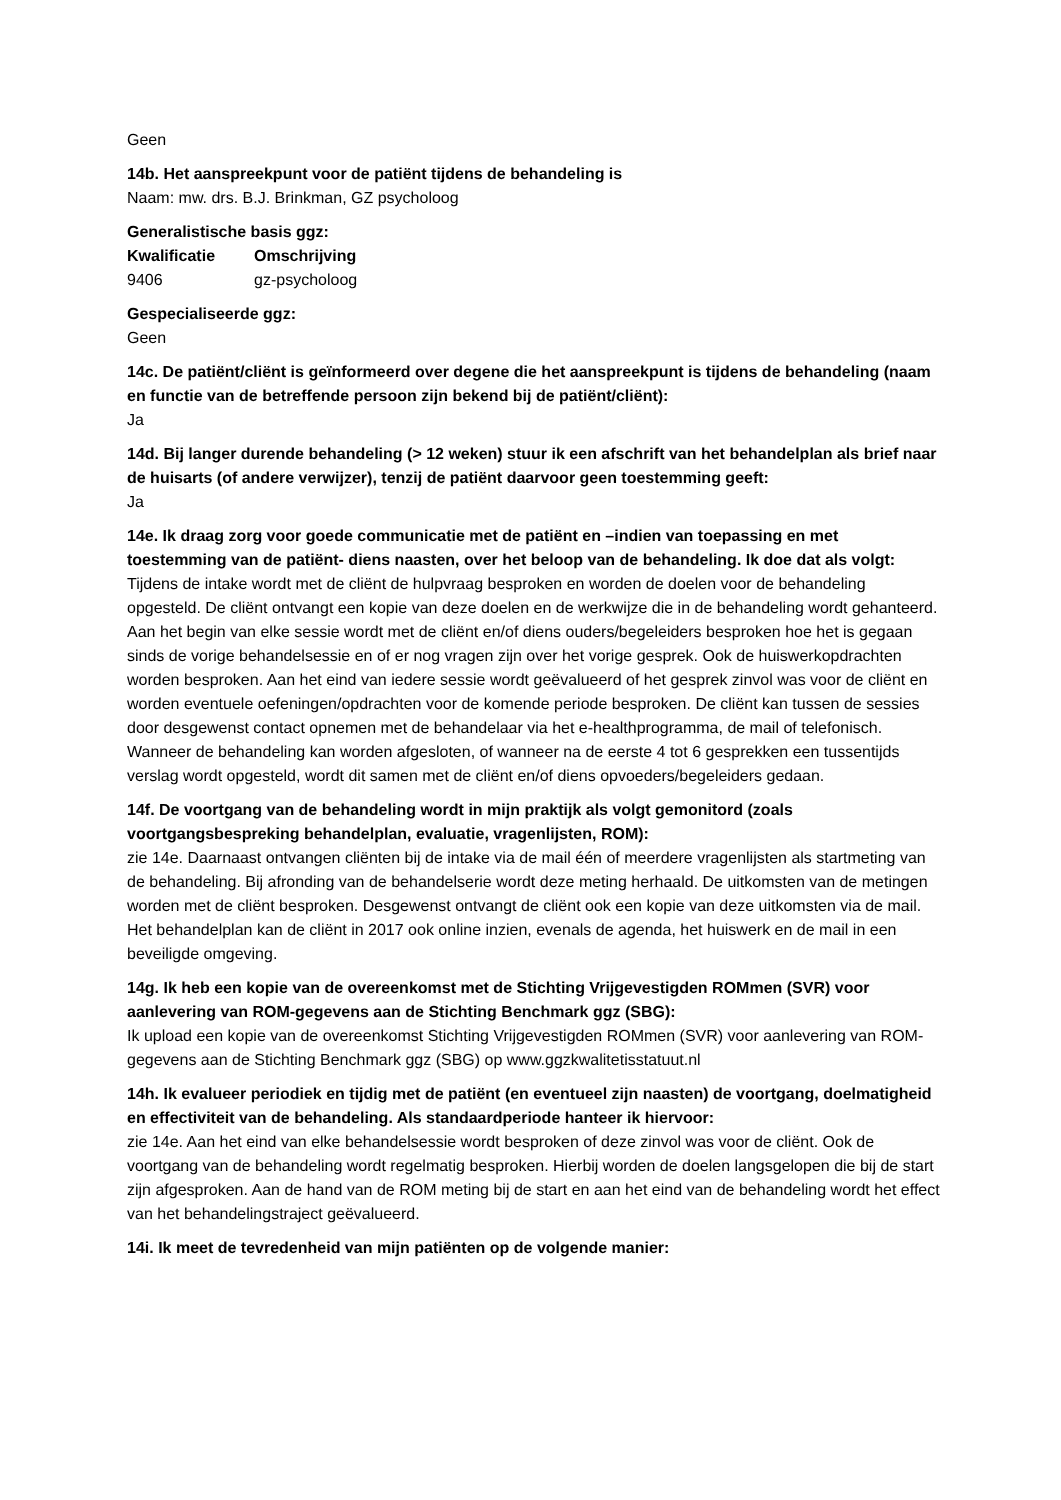Geen
14b. Het aanspreekpunt voor de patiënt tijdens de behandeling is
Naam: mw. drs. B.J. Brinkman, GZ psycholoog
Generalistische basis ggz:
| Kwalificatie | Omschrijving |
| --- | --- |
| 9406 | gz-psycholoog |
Gespecialiseerde ggz:
Geen
14c. De patiënt/cliënt is geïnformeerd over degene die het aanspreekpunt is tijdens de behandeling (naam en functie van de betreffende persoon zijn bekend bij de patiënt/cliënt):
Ja
14d. Bij langer durende behandeling (> 12 weken) stuur ik een afschrift van het behandelplan als brief naar de huisarts (of andere verwijzer), tenzij de patiënt daarvoor geen toestemming geeft:
Ja
14e. Ik draag zorg voor goede communicatie met de patiënt en –indien van toepassing en met toestemming van de patiënt- diens naasten, over het beloop van de behandeling. Ik doe dat als volgt:
Tijdens de intake wordt met de cliënt de hulpvraag besproken en worden de doelen voor de behandeling opgesteld. De cliënt ontvangt een kopie van deze doelen en de werkwijze die in de behandeling wordt gehanteerd. Aan het begin van elke sessie wordt met de cliënt en/of diens ouders/begeleiders besproken hoe het is gegaan sinds de vorige behandelsessie en of er nog vragen zijn over het vorige gesprek. Ook de huiswerkopdrachten worden besproken. Aan het eind van iedere sessie wordt geëvalueerd of het gesprek zinvol was voor de cliënt en worden eventuele oefeningen/opdrachten voor de komende periode besproken. De cliënt kan tussen de sessies door desgewenst contact opnemen met de behandelaar via het e-healthprogramma, de mail of telefonisch. Wanneer de behandeling kan worden afgesloten, of wanneer na de eerste 4 tot 6 gesprekken een tussentijds verslag wordt opgesteld, wordt dit samen met de cliënt en/of diens opvoeders/begeleiders gedaan.
14f. De voortgang van de behandeling wordt in mijn praktijk als volgt gemonitord (zoals voortgangsbespreking behandelplan, evaluatie, vragenlijsten, ROM):
zie 14e. Daarnaast ontvangen cliënten bij de intake via de mail één of meerdere vragenlijsten als startmeting van de behandeling. Bij afronding van de behandelserie wordt deze meting herhaald. De uitkomsten van de metingen worden met de cliënt besproken. Desgewenst ontvangt de cliënt ook een kopie van deze uitkomsten via de mail. Het behandelplan kan de cliënt in 2017 ook online inzien, evenals de agenda, het huiswerk en de mail in een beveiligde omgeving.
14g. Ik heb een kopie van de overeenkomst met de Stichting Vrijgevestigden ROMmen (SVR) voor aanlevering van ROM-gegevens aan de Stichting Benchmark ggz (SBG):
Ik upload een kopie van de overeenkomst Stichting Vrijgevestigden ROMmen (SVR) voor aanlevering van ROM-gegevens aan de Stichting Benchmark ggz (SBG) op www.ggzkwalitetisstatuut.nl
14h. Ik evalueer periodiek en tijdig met de patiënt (en eventueel zijn naasten) de voortgang, doelmatigheid en effectiviteit van de behandeling. Als standaardperiode hanteer ik hiervoor:
zie 14e. Aan het eind van elke behandelsessie wordt besproken of deze zinvol was voor de cliënt. Ook de voortgang van de behandeling wordt regelmatig besproken. Hierbij worden de doelen langsgelopen die bij de start zijn afgesproken. Aan de hand van de ROM meting bij de start en aan het eind van de behandeling wordt het effect van het behandelingstraject geëvalueerd.
14i. Ik meet de tevredenheid van mijn patiënten op de volgende manier: